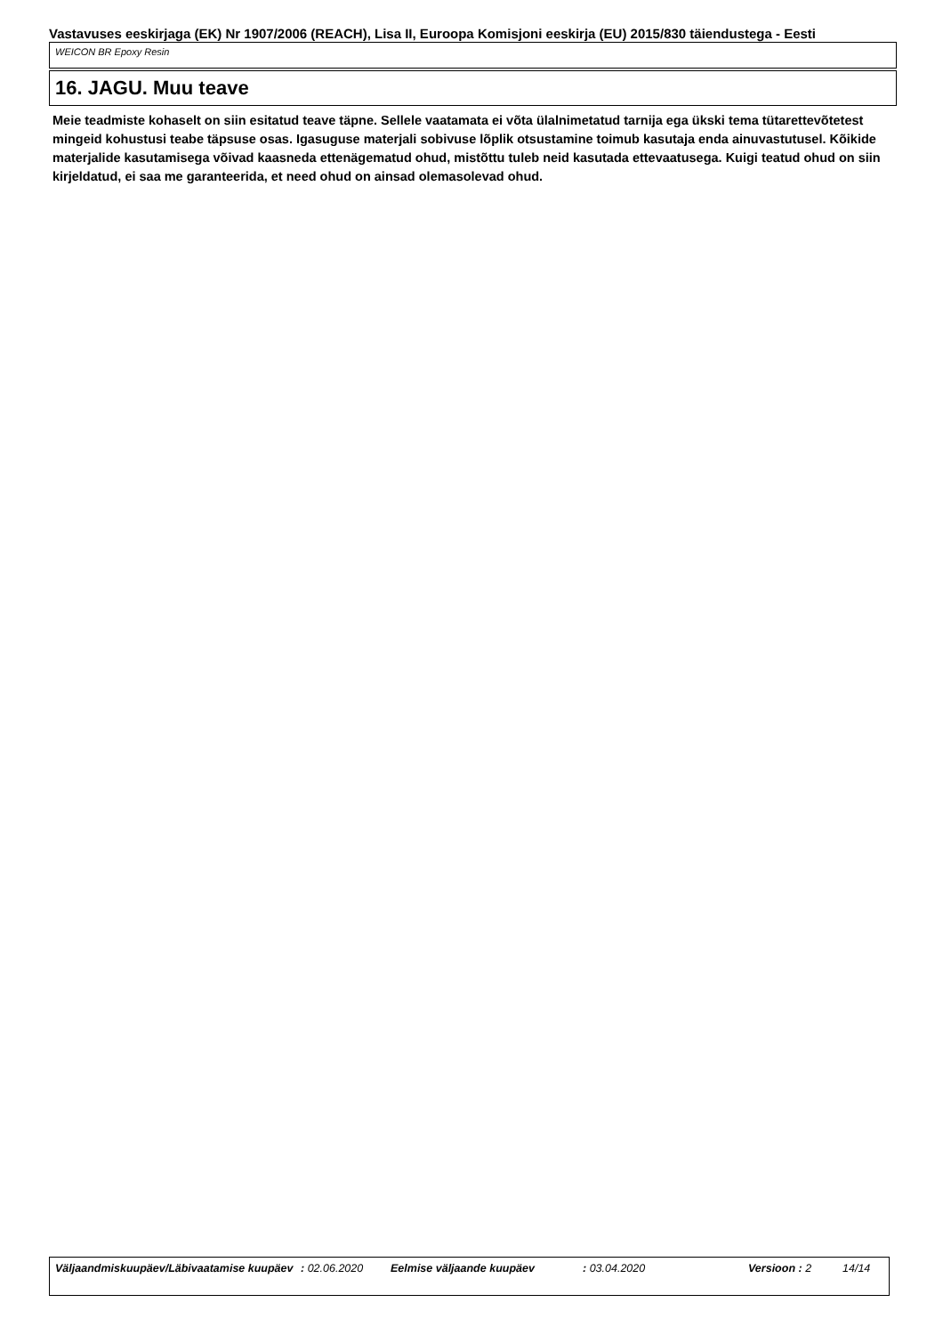Vastavuses eeskirjaga (EK) Nr 1907/2006 (REACH), Lisa II, Euroopa Komisjoni eeskirja (EU) 2015/830 täiendustega - Eesti
WEICON BR Epoxy Resin
16. JAGU. Muu teave
Meie teadmiste kohaselt on siin esitatud teave täpne. Sellele vaatamata ei võta ülalnimetatud tarnija ega ükski tema tütarettevõtetest mingeid kohustusi teabe täpsuse osas. Igasuguse materjali sobivuse lõplik otsustamine toimub kasutaja enda ainuvastutusel. Kõikide materjalide kasutamisega võivad kaasneda ettenägematud ohud, mistõttu tuleb neid kasutada ettevaatusega. Kuigi teatud ohud on siin kirjeldatud, ei saa me garanteerida, et need ohud on ainsad olemasolevad ohud.
Väljaandmiskuupäev/Läbivaatamise kuupäev
: 02.06.2020 Eelmise väljaande kuupäev : 03.04.2020 Versioon : 2 14/14